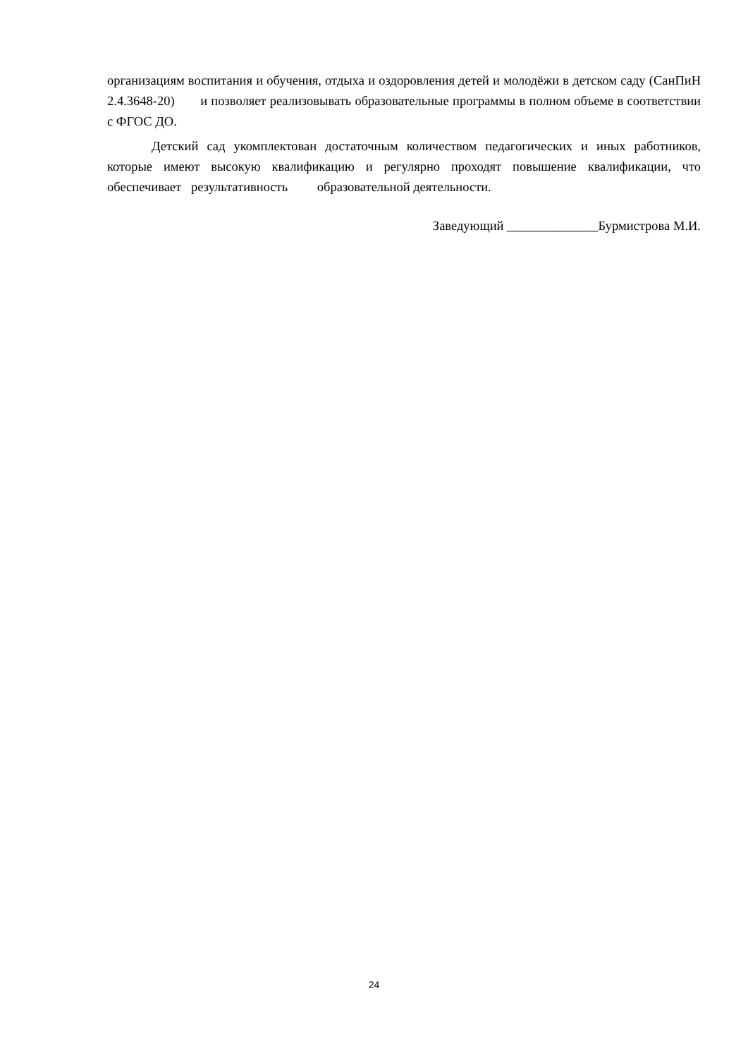организациям воспитания и обучения, отдыха и оздоровления детей и молодёжи в детском саду (СанПиН 2.4.3648-20) и позволяет реализовывать образовательные программы в полном объеме в соответствии с ФГОС ДО.
Детский сад укомплектован достаточным количеством педагогических и иных работников, которые имеют высокую квалификацию и регулярно проходят повышение квалификации, что обеспечивает результативность образовательной деятельности.
Заведующий ______________Бурмистрова М.И.
24